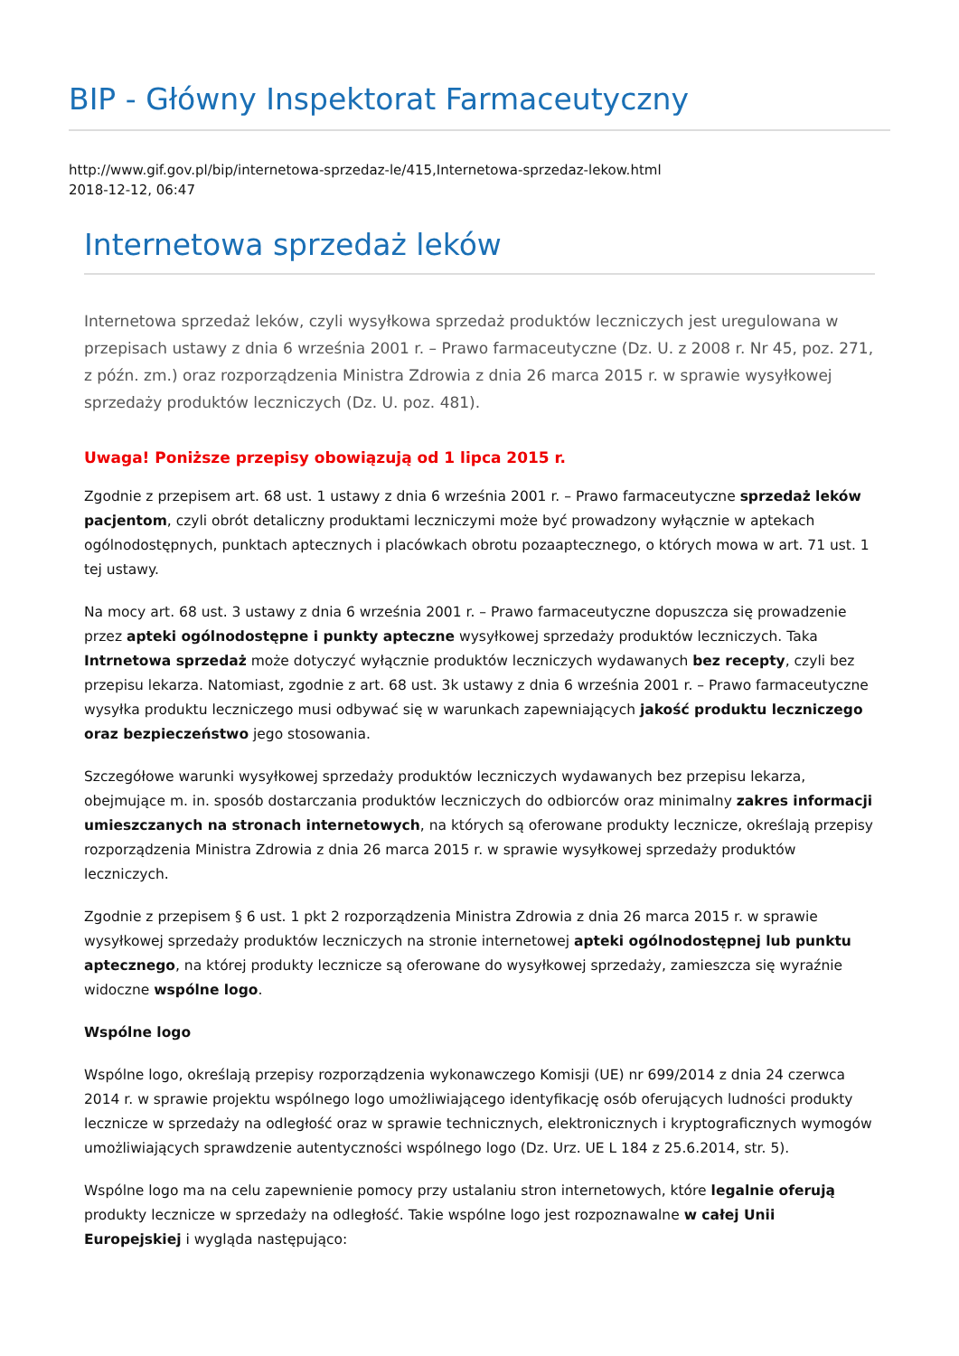BIP - Główny Inspektorat Farmaceutyczny
http://www.gif.gov.pl/bip/internetowa-sprzedaz-le/415,Internetowa-sprzedaz-lekow.html
2018-12-12, 06:47
Internetowa sprzedaż leków
Internetowa sprzedaż leków, czyli wysyłkowa sprzedaż produktów leczniczych jest uregulowana w przepisach ustawy z dnia 6 września 2001 r. – Prawo farmaceutyczne (Dz. U. z 2008 r. Nr 45, poz. 271, z późn. zm.) oraz rozporządzenia Ministra Zdrowia z dnia 26 marca 2015 r. w sprawie wysyłkowej sprzedaży produktów leczniczych (Dz. U. poz. 481).
Uwaga! Poniższe przepisy obowiązują od 1 lipca 2015 r.
Zgodnie z przepisem art. 68 ust. 1 ustawy z dnia 6 września 2001 r. – Prawo farmaceutyczne sprzedaż leków pacjentom, czyli obrót detaliczny produktami leczniczymi może być prowadzony wyłącznie w aptekach ogólnodostępnych, punktach aptecznych i placówkach obrotu pozaaptecznego, o których mowa w art. 71 ust. 1 tej ustawy.
Na mocy art. 68 ust. 3 ustawy z dnia 6 września 2001 r. – Prawo farmaceutyczne dopuszcza się prowadzenie przez apteki ogólnodostępne i punkty apteczne wysyłkowej sprzedaży produktów leczniczych. Taka Intrnetowa sprzedaż może dotyczyć wyłącznie produktów leczniczych wydawanych bez recepty, czyli bez przepisu lekarza. Natomiast, zgodnie z art. 68 ust. 3k ustawy z dnia 6 września 2001 r. – Prawo farmaceutyczne wysyłka produktu leczniczego musi odbywać się w warunkach zapewniających jakość produktu leczniczego oraz bezpieczeństwo jego stosowania.
Szczegółowe warunki wysyłkowej sprzedaży produktów leczniczych wydawanych bez przepisu lekarza, obejmujące m. in. sposób dostarczania produktów leczniczych do odbiorców oraz minimalny zakres informacji umieszczanych na stronach internetowych, na których są oferowane produkty lecznicze, określają przepisy rozporządzenia Ministra Zdrowia z dnia 26 marca 2015 r. w sprawie wysyłkowej sprzedaży produktów leczniczych.
Zgodnie z przepisem § 6 ust. 1 pkt 2 rozporządzenia Ministra Zdrowia z dnia 26 marca 2015 r. w sprawie wysyłkowej sprzedaży produktów leczniczych na stronie internetowej apteki ogólnodostępnej lub punktu aptecznego, na której produkty lecznicze są oferowane do wysyłkowej sprzedaży, zamieszcza się wyraźnie widoczne wspólne logo.
Wspólne logo
Wspólne logo, określają przepisy rozporządzenia wykonawczego Komisji (UE) nr 699/2014 z dnia 24 czerwca 2014 r. w sprawie projektu wspólnego logo umożliwiającego identyfikację osób oferujących ludności produkty lecznicze w sprzedaży na odległość oraz w sprawie technicznych, elektronicznych i kryptograficznych wymogów umożliwiających sprawdzenie autentyczności wspólnego logo (Dz. Urz. UE L 184 z 25.6.2014, str. 5).
Wspólne logo ma na celu zapewnienie pomocy przy ustalaniu stron internetowych, które legalnie oferują produkty lecznicze w sprzedaży na odległość. Takie wspólne logo jest rozpoznawalne w całej Unii Europejskiej i wygląda następująco: